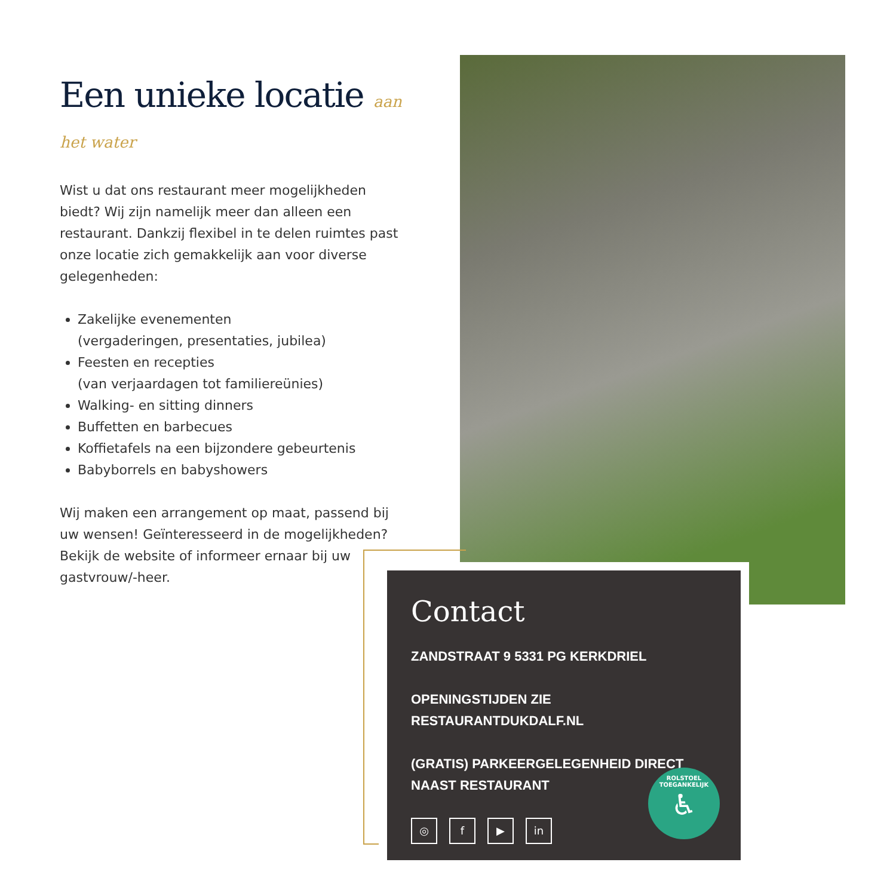Een unieke locatie aan het water
Wist u dat ons restaurant meer mogelijkheden biedt? Wij zijn namelijk meer dan alleen een restaurant. Dankzij flexibel in te delen ruimtes past onze locatie zich gemakkelijk aan voor diverse gelegenheden:
Zakelijke evenementen
(vergaderingen, presentaties, jubilea)
Feesten en recepties
(van verjaardagen tot familiereünies)
Walking- en sitting dinners
Buffetten en barbecues
Koffietafels na een bijzondere gebeurtenis
Babyborrels en babyshowers
Wij maken een arrangement op maat, passend bij uw wensen! Geïnteresseerd in de mogelijkheden? Bekijk de website of informeer ernaar bij uw gastvrouw/-heer.
Contact
ZANDSTRAAT 9 5331 PG KERKDRIEL
OPENINGSTIJDEN ZIE RESTAURANTDUKDALF.NL
(GRATIS) PARKEERGELEGENHEID DIRECT NAAST RESTAURANT
◎ f ▶ in
ROLSTOEL TOEGANKELIJK
♿